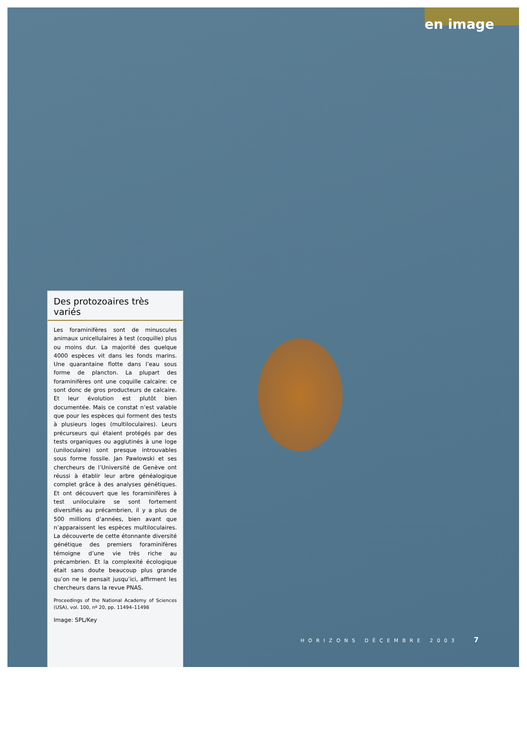en image
Des protozoaires très variés
Les foraminifères sont de minuscules animaux unicellulaires à test (coquille) plus ou moins dur. La majorité des quelque 4000 espèces vit dans les fonds marins. Une quarantaine flotte dans l’eau sous forme de plancton. La plupart des foraminifères ont une coquille calcaire: ce sont donc de gros producteurs de calcaire. Et leur évolution est plutôt bien documentée. Mais ce constat n’est valable que pour les espèces qui forment des tests à plusieurs loges (multiloculaires). Leurs précurseurs qui étaient protégés par des tests organiques ou agglutinés à une loge (uniloculaire) sont presque introuvables sous forme fossile. Jan Pawlowski et ses chercheurs de l’Université de Genève ont réussi à établir leur arbre généalogique complet grâce à des analyses génétiques. Et ont découvert que les foraminifères à test uniloculaire se sont fortement diversifiés au précambrien, il y a plus de 500 millions d’années, bien avant que n’apparaissent les espèces multiloculaires. La découverte de cette étonnante diversité génétique des premiers foraminifères témoigne d’une vie très riche au précambrien. Et la complexité écologique était sans doute beaucoup plus grande qu’on ne le pensait jusqu’ici, affirment les chercheurs dans la revue PNAS.
Proceedings of the National Academy of Sciences (USA), vol. 100, nº 20, pp. 11494–11498
Image: SPL/Key
HORIZONS DÉCEMBRE 2003 7